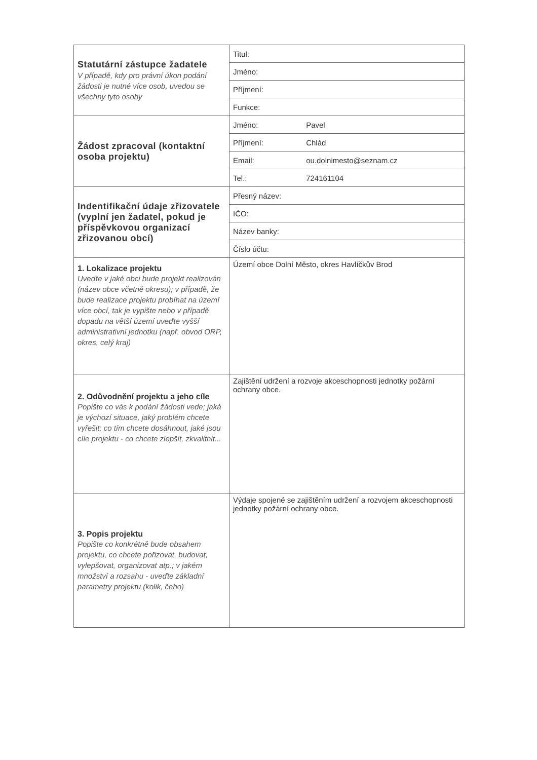| Statutární zástupce žadatele V případě, kdy pro právní úkon podání žádosti je nutné více osob, uvedou se všechny tyto osoby | Titul: |
| | Jméno: |
| | Příjmení: |
| | Funkce: |
| Žádost zpracoval (kontaktní osoba projektu) | Jméno: Pavel |
| | Příjmení: Chlád |
| | Email: ou.dolnimesto@seznam.cz |
| | Tel.: 724161104 |
| Indentifikační údaje zřizovatele (vyplní jen žadatel, pokud je příspěvkovou organizací zřizovanou obcí) | Přesný název: |
| | IČO: |
| | Název banky: |
| | Číslo účtu: |
| 1. Lokalizace projektu Uveďte v jaké obci bude projekt realizován (název obce včetně okresu); v případě, že bude realizace projektu probíhat na území více obcí, tak je vypište nebo v případě dopadu na větší území uveďte vyšší administrativní jednotku (např. obvod ORP, okres, celý kraj) | Území obce Dolní Město, okres Havlíčkův Brod |
| 2. Odůvodnění projektu a jeho cíle Popište co vás k podání žádosti vede; jaká je výchozí situace, jaký problém chcete vyřešit; co tím chcete dosáhnout, jaké jsou cíle projektu - co chcete zlepšit, zkvalitnit... | Zajištění udržení a rozvoje akceschopnosti jednotky požární ochrany obce. |
| 3. Popis projektu Popište co konkrétně bude obsahem projektu, co chcete pořizovat, budovat, vylepšovat, organizovat atp.; v jakém množství a rozsahu - uveďte základní parametry projektu (kolik, čeho) | Výdaje spojené se zajištěním udržení a rozvojem akceschopnosti jednotky požární ochrany obce. |